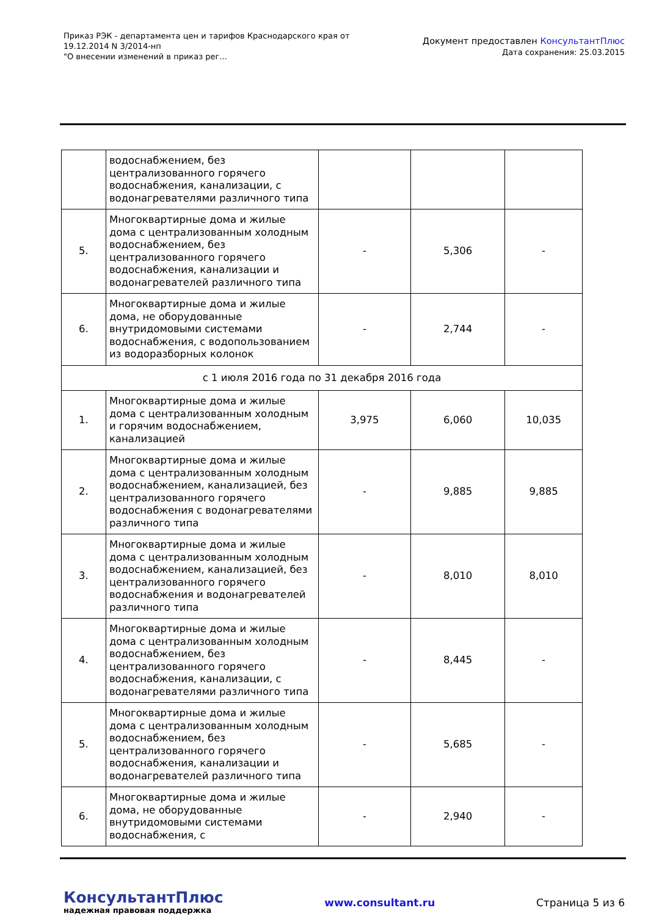Приказ РЭК - департамента цен и тарифов Краснодарского края от 19.12.2014 N 3/2014-нп
"О внесении изменений в приказ рег...
Документ предоставлен КонсультантПлюс
Дата сохранения: 25.03.2015
| | водоснабжением, без централизованного горячего водоснабжения, канализации, с водонагревателями различного типа | | | |
| 5. | Многоквартирные дома и жилые дома с централизованным холодным водоснабжением, без централизованного горячего водоснабжения, канализации и водонагревателей различного типа | - | 5,306 | - |
| 6. | Многоквартирные дома и жилые дома, не оборудованные внутридомовыми системами водоснабжения, с водопользованием из водоразборных колонок | - | 2,744 | - |
| с 1 июля 2016 года по 31 декабря 2016 года | | | | |
| 1. | Многоквартирные дома и жилые дома с централизованным холодным и горячим водоснабжением, канализацией | 3,975 | 6,060 | 10,035 |
| 2. | Многоквартирные дома и жилые дома с централизованным холодным водоснабжением, канализацией, без централизованного горячего водоснабжения с водонагревателями различного типа | - | 9,885 | 9,885 |
| 3. | Многоквартирные дома и жилые дома с централизованным холодным водоснабжением, канализацией, без централизованного горячего водоснабжения и водонагревателей различного типа | - | 8,010 | 8,010 |
| 4. | Многоквартирные дома и жилые дома с централизованным холодным водоснабжением, без централизованного горячего водоснабжения, канализации, с водонагревателями различного типа | - | 8,445 | - |
| 5. | Многоквартирные дома и жилые дома с централизованным холодным водоснабжением, без централизованного горячего водоснабжения, канализации и водонагревателей различного типа | - | 5,685 | - |
| 6. | Многоквартирные дома и жилые дома, не оборудованные внутридомовыми системами водоснабжения, с | - | 2,940 | - |
КонсультантПлюс
надежная правовая поддержка
www.consultant.ru Страница 5 из 6